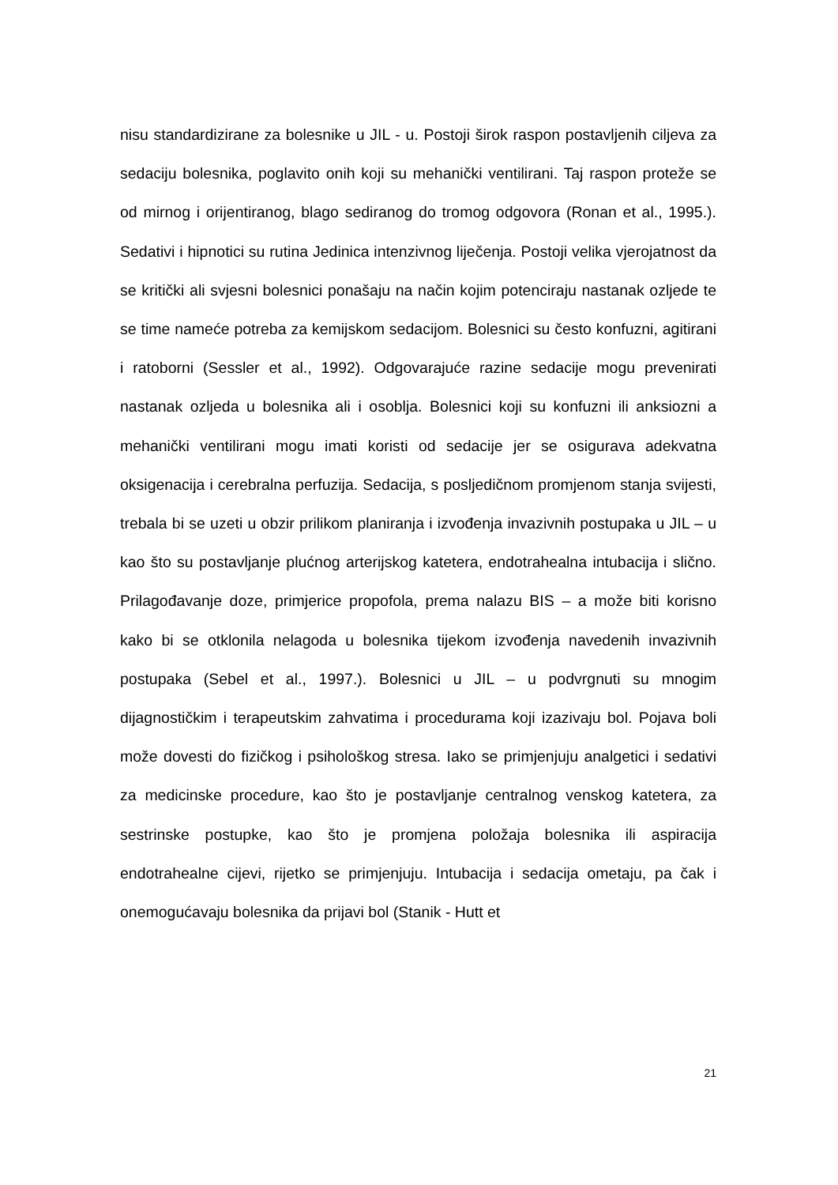nisu standardizirane za bolesnike u JIL - u. Postoji širok raspon postavljenih ciljeva za sedaciju bolesnika, poglavito onih koji su mehanički ventilirani. Taj raspon proteže se od mirnog i orijentiranog, blago sediranog do tromog odgovora (Ronan et al., 1995.). Sedativi i hipnotici su rutina Jedinica intenzivnog liječenja. Postoji velika vjerojatnost da se kritički ali svjesni bolesnici ponašaju na način kojim potenciraju nastanak ozljede te se time nameće potreba za kemijskom sedacijom. Bolesnici su često konfuzni, agitirani i ratoborni (Sessler et al., 1992). Odgovarajuće razine sedacije mogu prevenirati nastanak ozljeda u bolesnika ali i osoblja. Bolesnici koji su konfuzni ili anksiozni a mehanički ventilirani mogu imati koristi od sedacije jer se osigurava adekvatna oksigenacija i cerebralna perfuzija. Sedacija, s posljedičnom promjenom stanja svijesti, trebala bi se uzeti u obzir prilikom planiranja i izvođenja invazivnih postupaka u JIL – u kao što su postavljanje plućnog arterijskog katetera, endotrahealna intubacija i slično. Prilagođavanje doze, primjerice propofola, prema nalazu BIS – a može biti korisno kako bi se otklonila nelagoda u bolesnika tijekom izvođenja navedenih invazivnih postupaka (Sebel et al., 1997.). Bolesnici u JIL – u podvrgnuti su mnogim dijagnostičkim i terapeutskim zahvatima i procedurama koji izazivaju bol. Pojava boli može dovesti do fizičkog i psihološkog stresa. Iako se primjenjuju analgetici i sedativi za medicinske procedure, kao što je postavljanje centralnog venskog katetera, za sestrinske postupke, kao što je promjena položaja bolesnika ili aspiracija endotrahealne cijevi, rijetko se primjenjuju. Intubacija i sedacija ometaju, pa čak i onemogućavaju bolesnika da prijavi bol (Stanik - Hutt et
21